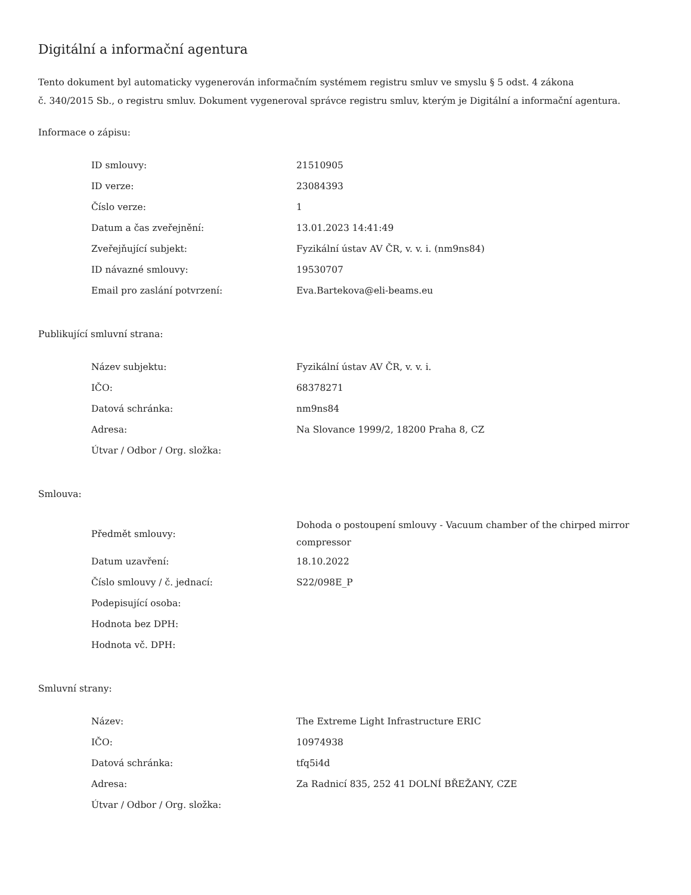Digitální a informační agentura
Tento dokument byl automaticky vygenerován informačním systémem registru smluv ve smyslu § 5 odst. 4 zákona
č. 340/2015 Sb., o registru smluv. Dokument vygeneroval správce registru smluv, kterým je Digitální a informační agentura.
Informace o zápisu:
| ID smlouvy: | 21510905 |
| ID verze: | 23084393 |
| Číslo verze: | 1 |
| Datum a čas zveřejnění: | 13.01.2023 14:41:49 |
| Zveřejňující subjekt: | Fyzikální ústav AV ČR, v. v. i. (nm9ns84) |
| ID návazné smlouvy: | 19530707 |
| Email pro zaslání potvrzení: | Eva.Bartekova@eli-beams.eu |
Publikující smluvní strana:
| Název subjektu: | Fyzikální ústav AV ČR, v. v. i. |
| IČO: | 68378271 |
| Datová schránka: | nm9ns84 |
| Adresa: | Na Slovance 1999/2, 18200 Praha 8, CZ |
| Útvar / Odbor / Org. složka: | |
Smlouva:
| Předmět smlouvy: | Dohoda o postoupení smlouvy - Vacuum chamber of the chirped mirror compressor |
| Datum uzavření: | 18.10.2022 |
| Číslo smlouvy / č. jednací: | S22/098E_P |
| Podepisující osoba: | |
| Hodnota bez DPH: | |
| Hodnota vč. DPH: | |
Smluvní strany:
| Název: | The Extreme Light Infrastructure ERIC |
| IČO: | 10974938 |
| Datová schránka: | tfq5i4d |
| Adresa: | Za Radnicí 835, 252 41 DOLNÍ BŘEŽANY, CZE |
| Útvar / Odbor / Org. složka: | |